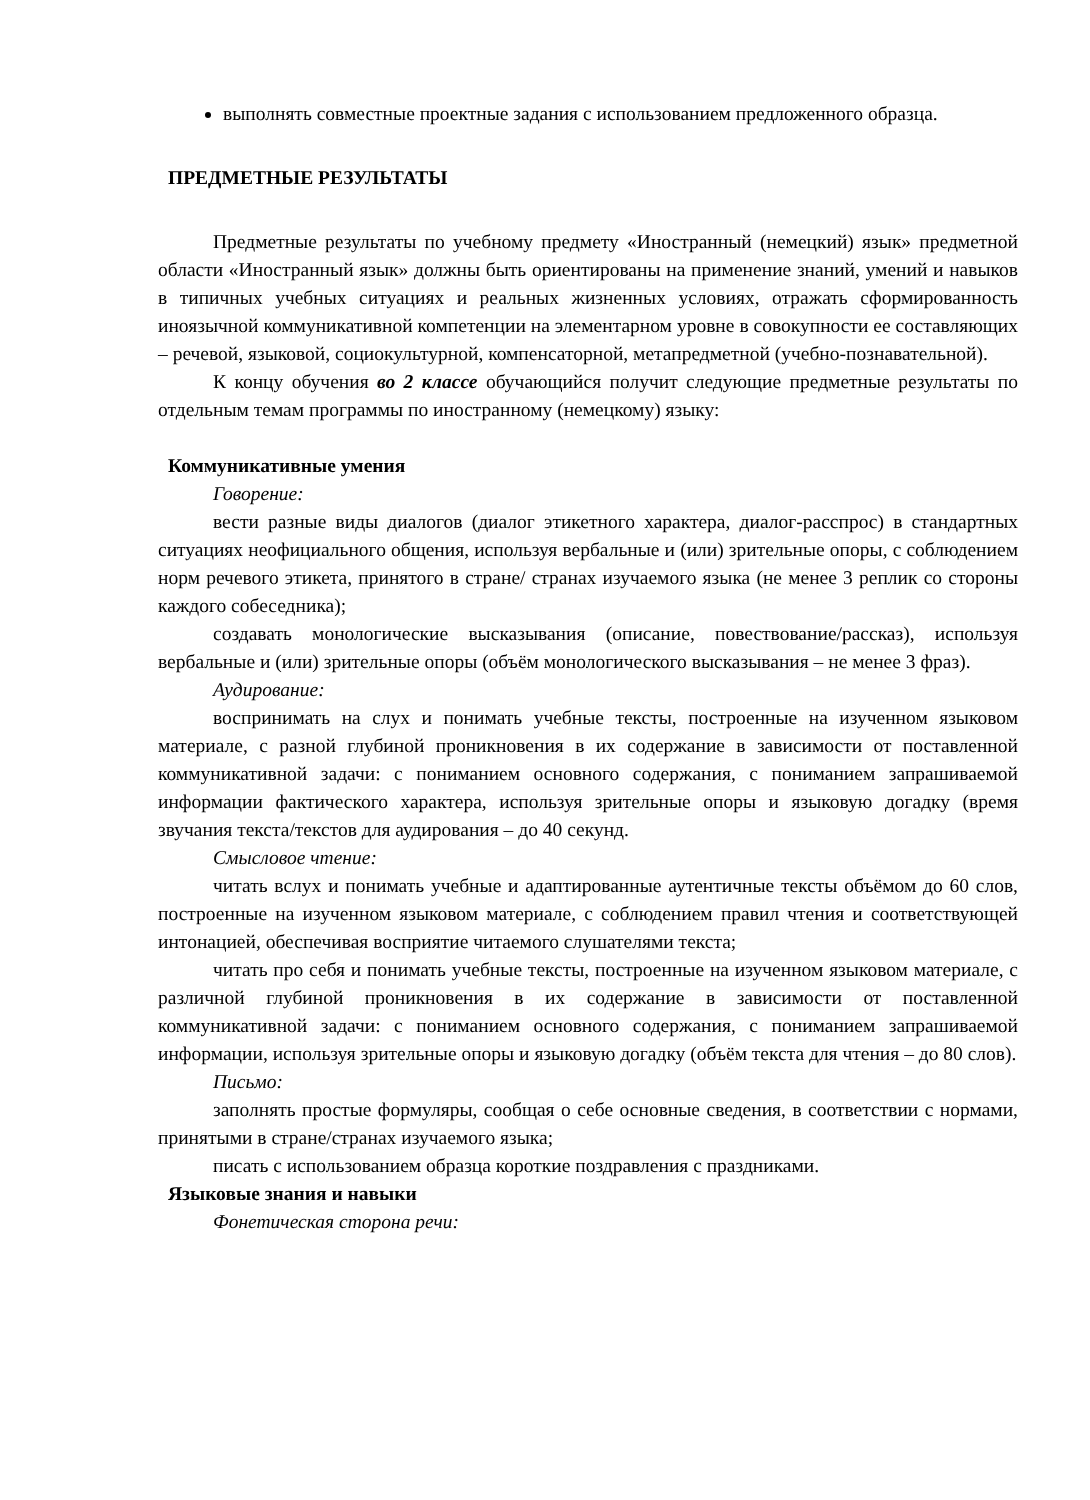выполнять совместные проектные задания с использованием предложенного образца.
ПРЕДМЕТНЫЕ РЕЗУЛЬТАТЫ
Предметные результаты по учебному предмету «Иностранный (немецкий) язык» предметной области «Иностранный язык» должны быть ориентированы на применение знаний, умений и навыков в типичных учебных ситуациях и реальных жизненных условиях, отражать сформированность иноязычной коммуникативной компетенции на элементарном уровне в совокупности ее составляющих – речевой, языковой, социокультурной, компенсаторной, метапредметной (учебно-познавательной).
К концу обучения во 2 классе обучающийся получит следующие предметные результаты по отдельным темам программы по иностранному (немецкому) языку:
Коммуникативные умения
Говорение:
вести разные виды диалогов (диалог этикетного характера, диалог-расспрос) в стандартных ситуациях неофициального общения, используя вербальные и (или) зрительные опоры, с соблюдением норм речевого этикета, принятого в стране/ странах изучаемого языка (не менее 3 реплик со стороны каждого собеседника);
создавать монологические высказывания (описание, повествование/рассказ), используя вербальные и (или) зрительные опоры (объём монологического высказывания – не менее 3 фраз).
Аудирование:
воспринимать на слух и понимать учебные тексты, построенные на изученном языковом материале, с разной глубиной проникновения в их содержание в зависимости от поставленной коммуникативной задачи: с пониманием основного содержания, с пониманием запрашиваемой информации фактического характера, используя зрительные опоры и языковую догадку (время звучания текста/текстов для аудирования – до 40 секунд.
Смысловое чтение:
читать вслух и понимать учебные и адаптированные аутентичные тексты объёмом до 60 слов, построенные на изученном языковом материале, с соблюдением правил чтения и соответствующей интонацией, обеспечивая восприятие читаемого слушателями текста;
читать про себя и понимать учебные тексты, построенные на изученном языковом материале, с различной глубиной проникновения в их содержание в зависимости от поставленной коммуникативной задачи: с пониманием основного содержания, с пониманием запрашиваемой информации, используя зрительные опоры и языковую догадку (объём текста для чтения – до 80 слов).
Письмо:
заполнять простые формуляры, сообщая о себе основные сведения, в соответствии с нормами, принятыми в стране/странах изучаемого языка;
писать с использованием образца короткие поздравления с праздниками.
Языковые знания и навыки
Фонетическая сторона речи: